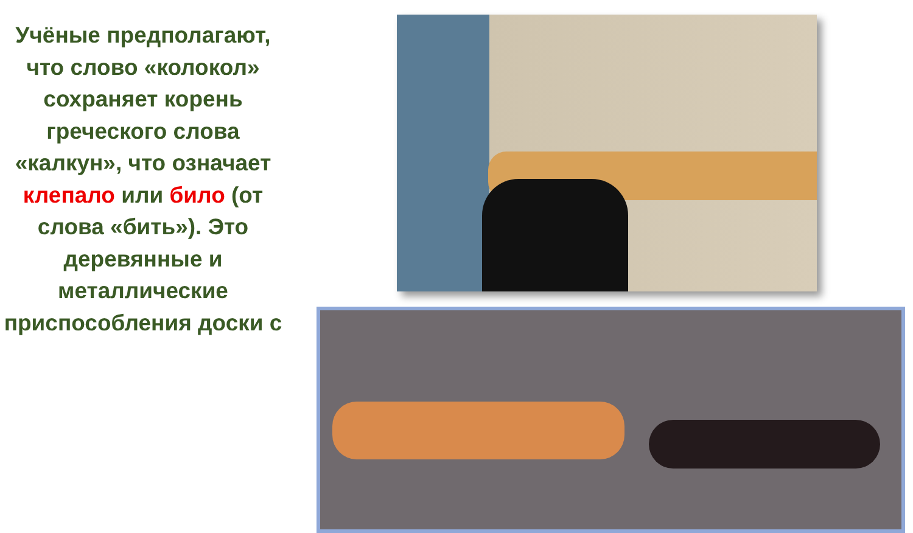Учёные предполагают, что слово «колокол» сохраняет корень греческого слова «калкун», что означает клепало или било (от слова «бить»). Это деревянные и металлические приспособления доски с